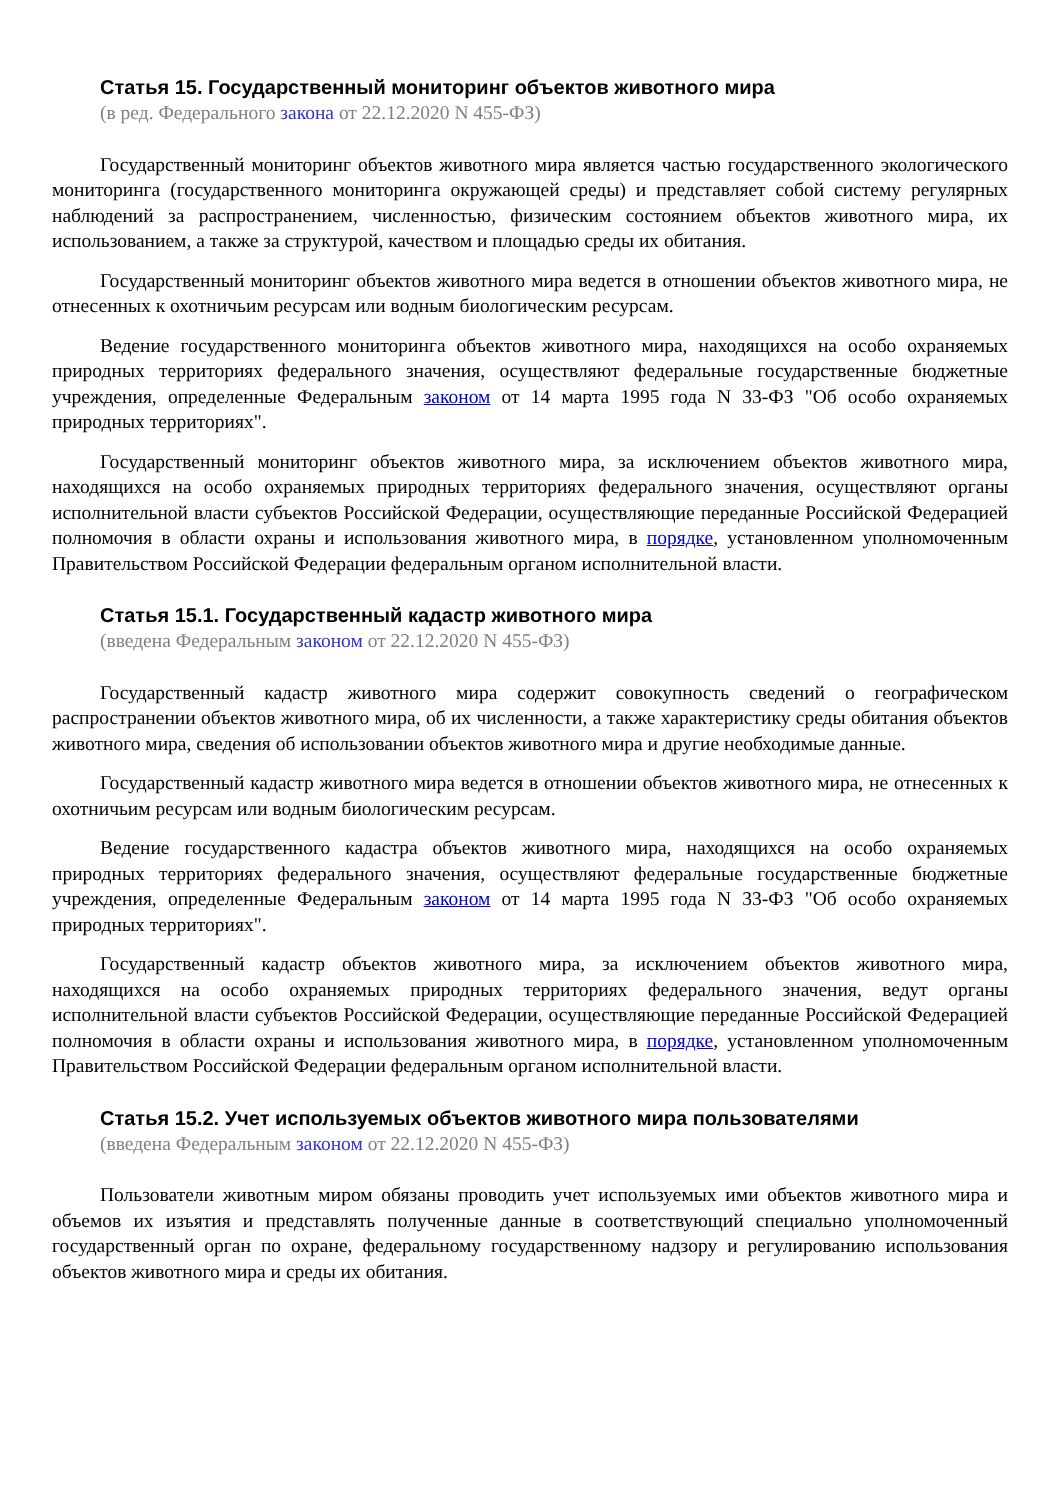Статья 15. Государственный мониторинг объектов животного мира
(в ред. Федерального закона от 22.12.2020 N 455-ФЗ)
Государственный мониторинг объектов животного мира является частью государственного экологического мониторинга (государственного мониторинга окружающей среды) и представляет собой систему регулярных наблюдений за распространением, численностью, физическим состоянием объектов животного мира, их использованием, а также за структурой, качеством и площадью среды их обитания.
Государственный мониторинг объектов животного мира ведется в отношении объектов животного мира, не отнесенных к охотничьим ресурсам или водным биологическим ресурсам.
Ведение государственного мониторинга объектов животного мира, находящихся на особо охраняемых природных территориях федерального значения, осуществляют федеральные государственные бюджетные учреждения, определенные Федеральным законом от 14 марта 1995 года N 33-ФЗ "Об особо охраняемых природных территориях".
Государственный мониторинг объектов животного мира, за исключением объектов животного мира, находящихся на особо охраняемых природных территориях федерального значения, осуществляют органы исполнительной власти субъектов Российской Федерации, осуществляющие переданные Российской Федерацией полномочия в области охраны и использования животного мира, в порядке, установленном уполномоченным Правительством Российской Федерации федеральным органом исполнительной власти.
Статья 15.1. Государственный кадастр животного мира
(введена Федеральным законом от 22.12.2020 N 455-ФЗ)
Государственный кадастр животного мира содержит совокупность сведений о географическом распространении объектов животного мира, об их численности, а также характеристику среды обитания объектов животного мира, сведения об использовании объектов животного мира и другие необходимые данные.
Государственный кадастр животного мира ведется в отношении объектов животного мира, не отнесенных к охотничьим ресурсам или водным биологическим ресурсам.
Ведение государственного кадастра объектов животного мира, находящихся на особо охраняемых природных территориях федерального значения, осуществляют федеральные государственные бюджетные учреждения, определенные Федеральным законом от 14 марта 1995 года N 33-ФЗ "Об особо охраняемых природных территориях".
Государственный кадастр объектов животного мира, за исключением объектов животного мира, находящихся на особо охраняемых природных территориях федерального значения, ведут органы исполнительной власти субъектов Российской Федерации, осуществляющие переданные Российской Федерацией полномочия в области охраны и использования животного мира, в порядке, установленном уполномоченным Правительством Российской Федерации федеральным органом исполнительной власти.
Статья 15.2. Учет используемых объектов животного мира пользователями
(введена Федеральным законом от 22.12.2020 N 455-ФЗ)
Пользователи животным миром обязаны проводить учет используемых ими объектов животного мира и объемов их изъятия и представлять полученные данные в соответствующий специально уполномоченный государственный орган по охране, федеральному государственному надзору и регулированию использования объектов животного мира и среды их обитания.